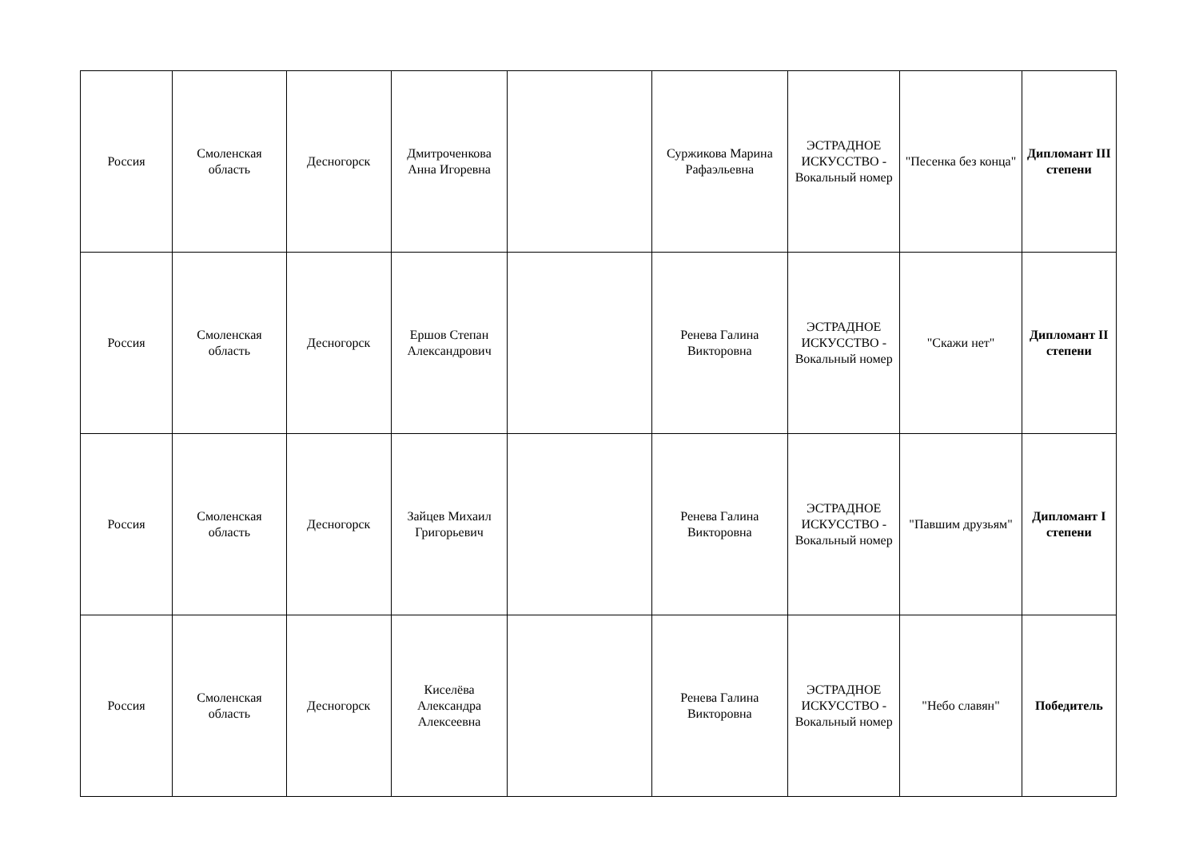| Россия | Смоленская область | Десногорск | Дмитроченкова Анна Игоревна | | Суржикова Марина Рафаэльевна | ЭСТРАДНОЕ ИСКУССТВО - Вокальный номер | "Песенка без конца" | Дипломант III степени |
| Россия | Смоленская область | Десногорск | Ершов Степан Александрович | | Ренева Галина Викторовна | ЭСТРАДНОЕ ИСКУССТВО - Вокальный номер | "Скажи нет" | Дипломант II степени |
| Россия | Смоленская область | Десногорск | Зайцев Михаил Григорьевич | | Ренева Галина Викторовна | ЭСТРАДНОЕ ИСКУССТВО - Вокальный номер | "Павшим друзьям" | Дипломант I степени |
| Россия | Смоленская область | Десногорск | Киселёва Александра Алексеевна | | Ренева Галина Викторовна | ЭСТРАДНОЕ ИСКУССТВО - Вокальный номер | "Небо славян" | Победитель |